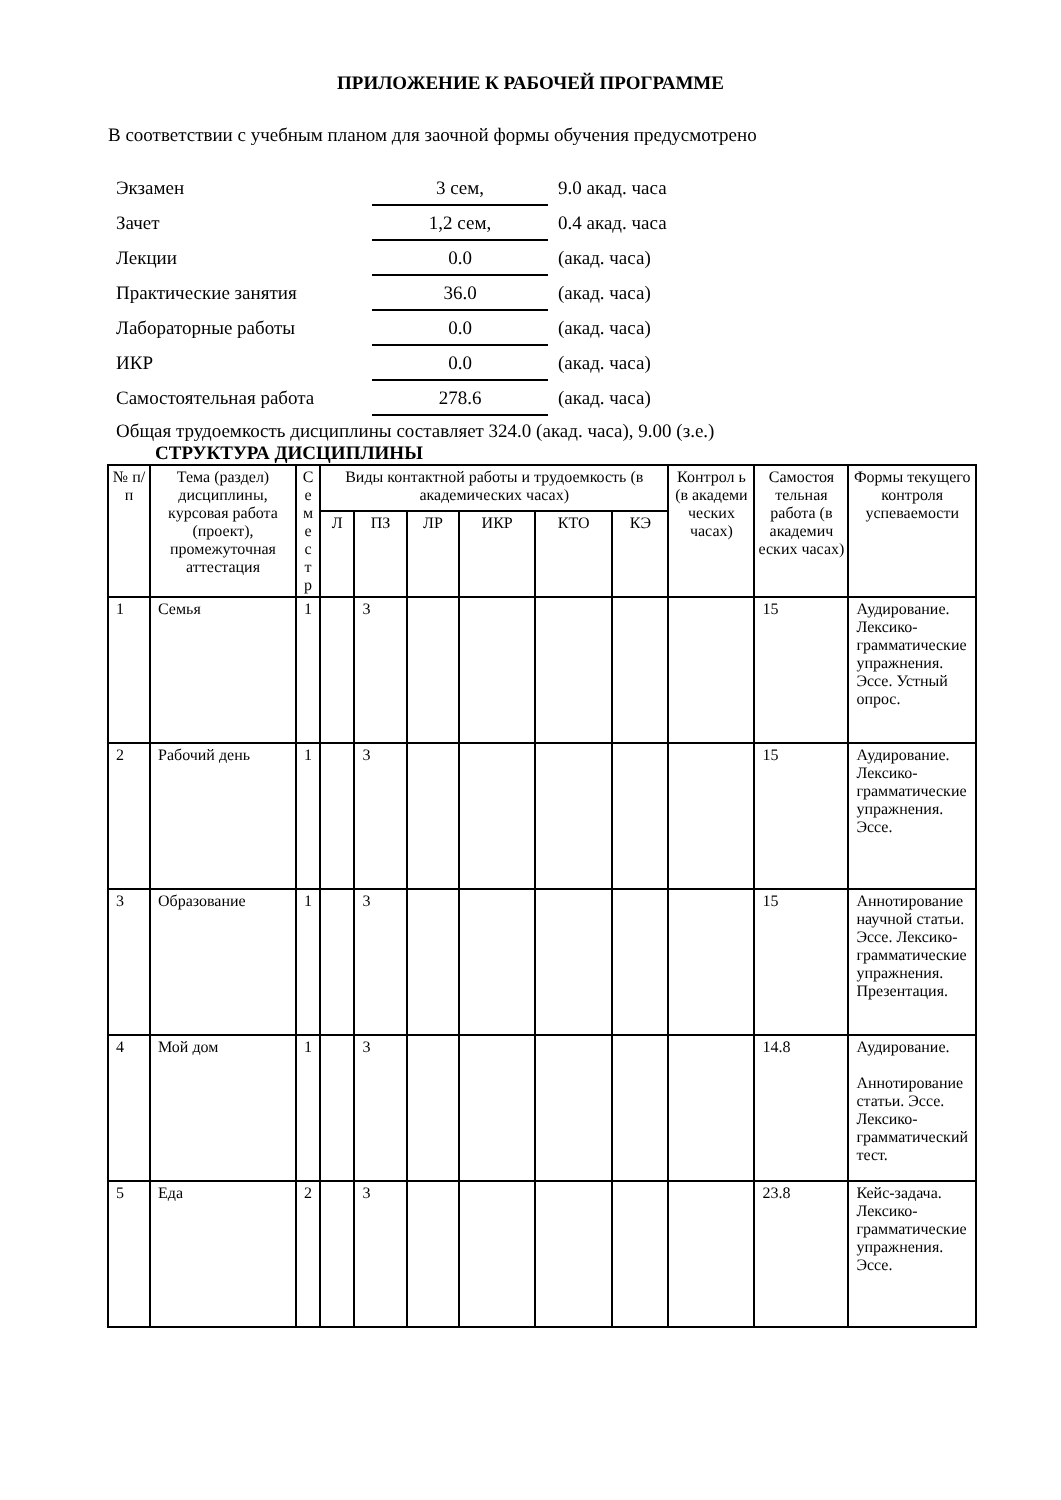ПРИЛОЖЕНИЕ К РАБОЧЕЙ ПРОГРАММЕ
В соответствии с учебным планом для заочной формы обучения предусмотрено
| Экзамен | 3 сем, | 9.0 акад. часа |
| Зачет | 1,2 сем, | 0.4 акад. часа |
| Лекции | 0.0 | (акад. часа) |
| Практические занятия | 36.0 | (акад. часа) |
| Лабораторные работы | 0.0 | (акад. часа) |
| ИКР | 0.0 | (акад. часа) |
| Самостоятельная работа | 278.6 | (акад. часа) |
Общая трудоемкость дисциплины составляет 324.0 (акад. часа), 9.00 (з.е.)
СТРУКТУРА ДИСЦИПЛИНЫ
| № п/п | Тема (раздел) дисциплины, курсовая работа (проект), промежуточная аттестация | С е м е с т р | Виды контактной работы и трудоемкость (в академических часах) | | | | | | Контрол ь (в академи ческих часах) | Самостоя тельная работа (в академич еских часах) | Формы текущего контроля успеваемости |
| --- | --- | --- | --- | --- | --- | --- | --- | --- | --- | --- | --- |
| | | | Л | ПЗ | ЛР | ИКР | КТО | КЭ | | | |
| 1 | Семья | 1 | | 3 | | | | | | 15 | Аудирование. Лексико-грамматические упражнения. Эссе. Устный опрос. |
| 2 | Рабочий день | 1 | | 3 | | | | | | 15 | Аудирование. Лексико-грамматические упражнения. Эссе. |
| 3 | Образование | 1 | | 3 | | | | | | 15 | Аннотирование научной статьи. Эссе. Лексико-грамматические упражнения. Презентация. |
| 4 | Мой дом | 1 | | 3 | | | | | | 14.8 | Аудирование. Аннотирование статьи. Эссе. Лексико-грамматический тест. |
| 5 | Еда | 2 | | 3 | | | | | | 23.8 | Кейс-задача. Лексико-грамматические упражнения. Эссе. |